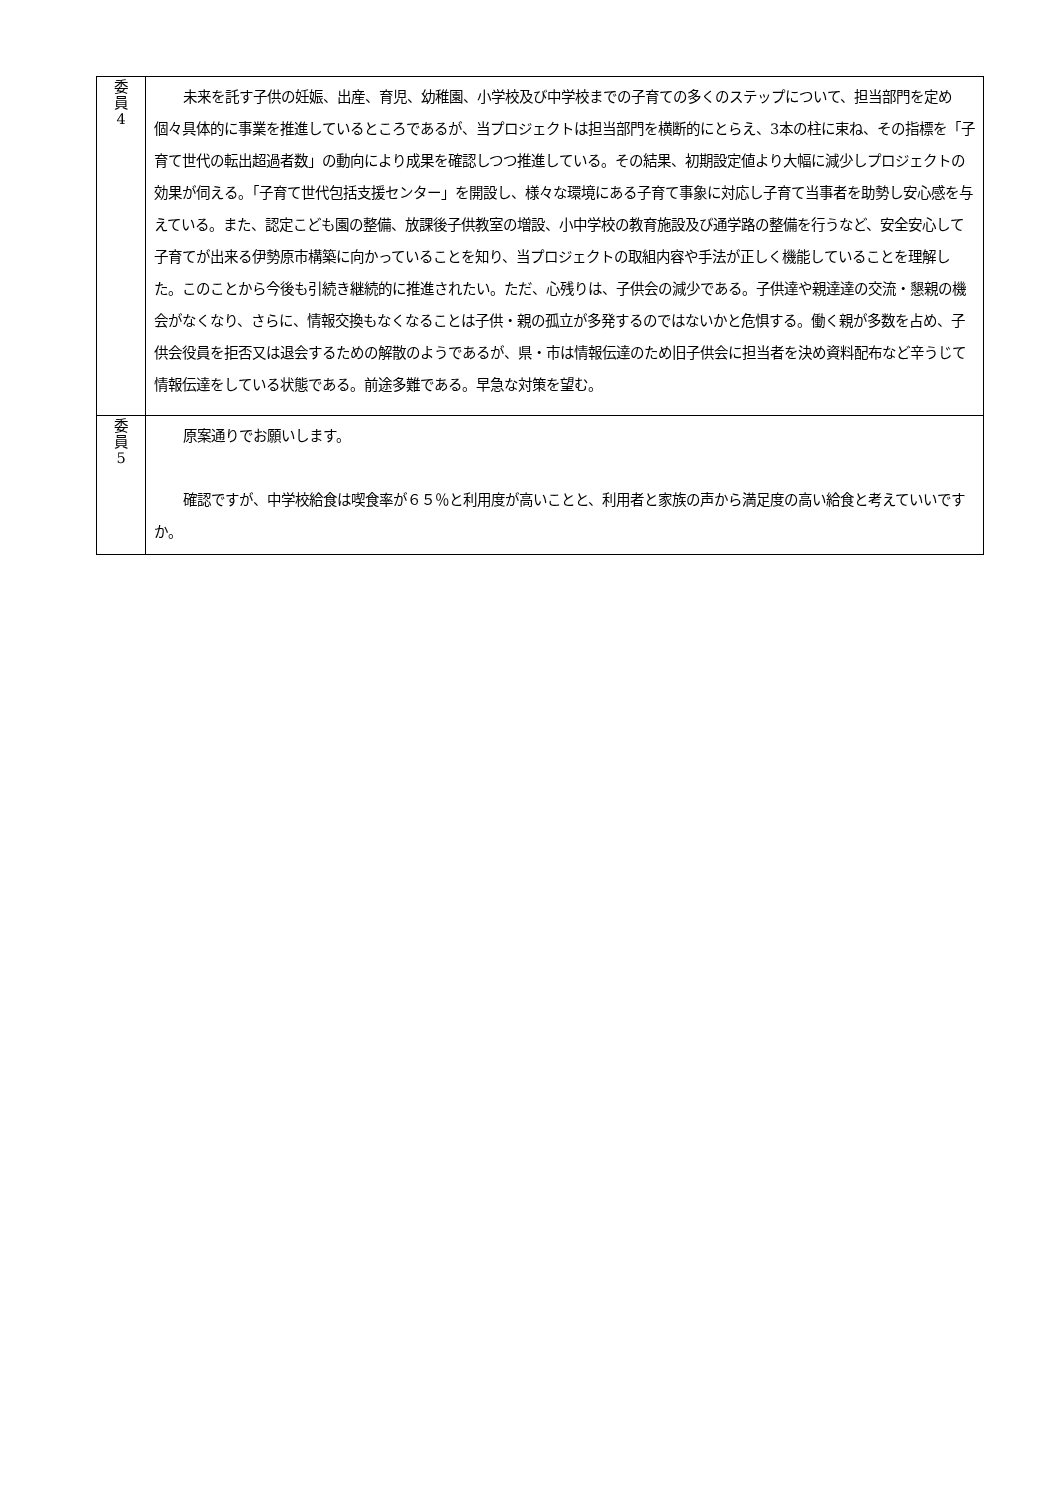| 委 員 4 | 未来を託す子供の妊娠、出産、育児、幼稚園、小学校及び中学校までの子育ての多くのステップについて、担当部門を定め個々具体的に事業を推進しているところであるが、当プロジェクトは担当部門を横断的にとらえ、3本の柱に束ね、その指標を「子育て世代の転出超過者数」の動向により成果を確認しつつ推進している。その結果、初期設定値より大幅に減少しプロジェクトの効果が伺える。「子育て世代包括支援センター」を開設し、様々な環境にある子育て事象に対応し子育て当事者を助勢し安心感を与えている。また、認定こども園の整備、放課後子供教室の増設、小中学校の教育施設及び通学路の整備を行うなど、安全安心して子育てが出来る伊勢原市構築に向かっていることを知り、当プロジェクトの取組内容や手法が正しく機能していることを理解した。このことから今後も引続き継続的に推進されたい。ただ、心残りは、子供会の減少である。子供達や親達達の交流・懇親の機会がなくなり、さらに、情報交換もなくなることは子供・親の孤立が多発するのではないかと危惧する。働く親が多数を占め、子供会役員を拒否又は退会するための解散のようであるが、県・市は情報伝達のため旧子供会に担当者を決め資料配布など辛うじて情報伝達をしている状態である。前途多難である。早急な対策を望む。 |
| 委 員 5 | 原案通りでお願いします。 確認ですが、中学校給食は喫食率が６５％と利用度が高いことと、利用者と家族の声から満足度の高い給食と考えていいですか。 |